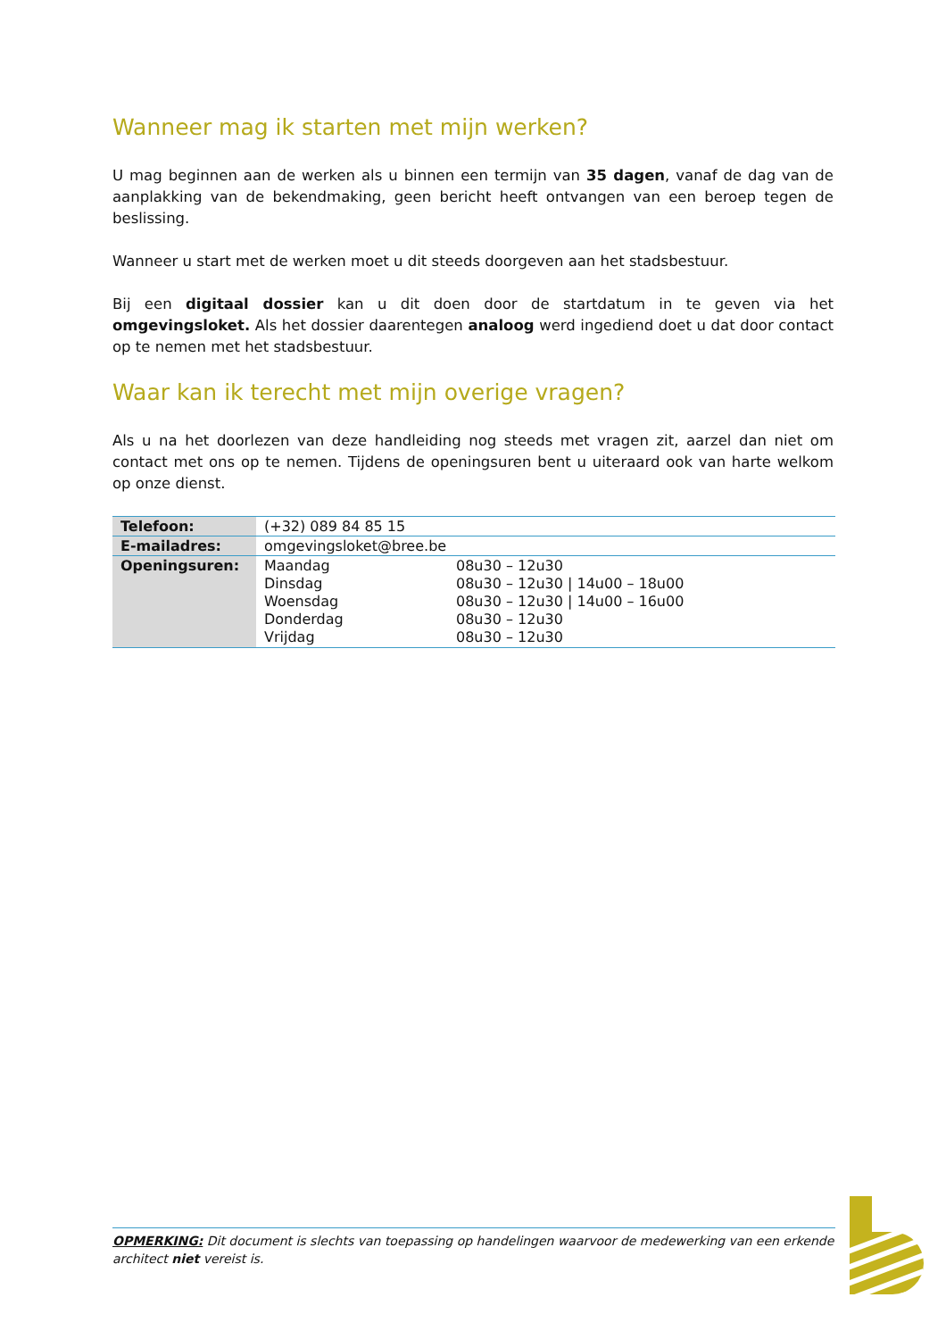Wanneer mag ik starten met mijn werken?
U mag beginnen aan de werken als u binnen een termijn van 35 dagen, vanaf de dag van de aanplakking van de bekendmaking, geen bericht heeft ontvangen van een beroep tegen de beslissing.
Wanneer u start met de werken moet u dit steeds doorgeven aan het stadsbestuur.
Bij een digitaal dossier kan u dit doen door de startdatum in te geven via het omgevingsloket. Als het dossier daarentegen analoog werd ingediend doet u dat door contact op te nemen met het stadsbestuur.
Waar kan ik terecht met mijn overige vragen?
Als u na het doorlezen van deze handleiding nog steeds met vragen zit, aarzel dan niet om contact met ons op te nemen. Tijdens de openingsuren bent u uiteraard ook van harte welkom op onze dienst.
| Telefoon: | (+32) 089 84 85 15 |
| E-mailadres: | omgevingsloket@bree.be |
| Openingsuren: | / Maandag / 08u30 – 12u30 / / Dinsdag / 08u30 – 12u30 / 14u00 – 18u00 / / Woensdag / 08u30 – 12u30 / 14u00 – 16u00 / / Donderdag / 08u30 – 12u30 / / Vrijdag / 08u30 – 12u30 / |
OPMERKING: Dit document is slechts van toepassing op handelingen waarvoor de medewerking van een erkende architect niet vereist is.